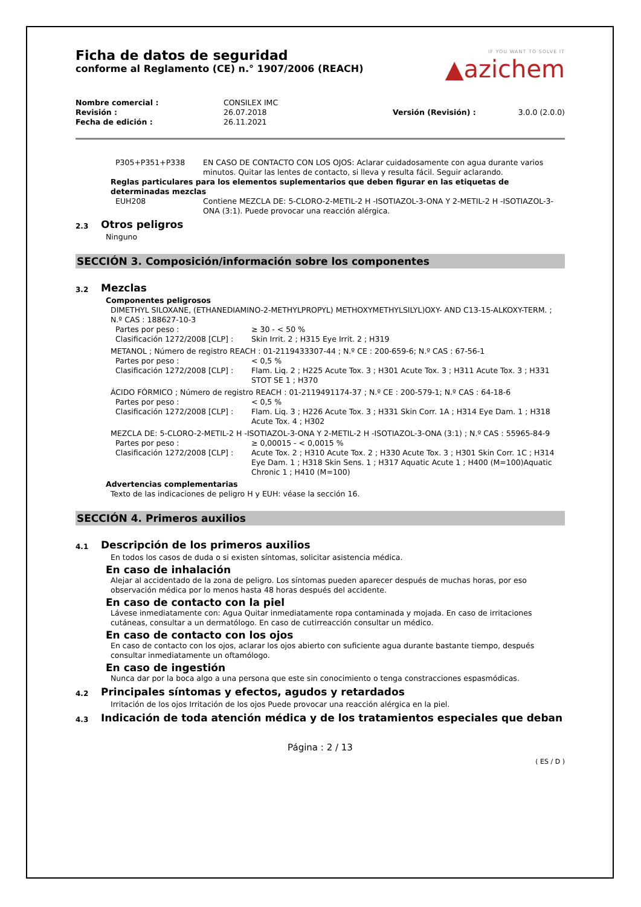IF YOU WANT TO SOLVE IT
▲azichem
Ficha de datos de seguridad
conforme al Reglamento (CE) n.° 1907/2006 (REACH)
| Nombre comercial : | CONSILEX IMC | | |
| Revisión : | 26.07.2018 | Versión (Revisión) : | 3.0.0 (2.0.0) |
| Fecha de edición : | 26.11.2021 | | |
| P305+P351+P338 | EN CASO DE CONTACTO CON LOS OJOS: Aclarar cuidadosamente con agua durante varios minutos. Quitar las lentes de contacto, si lleva y resulta fácil. Seguir aclarando. |
Reglas particulares para los elementos suplementarios que deben figurar en las etiquetas de determinadas mezclas
| EUH208 | Contiene MEZCLA DE: 5-CLORO-2-METIL-2 H -ISOTIAZOL-3-ONA Y 2-METIL-2 H -ISOTIAZOL-3-ONA (3:1). Puede provocar una reacción alérgica. |
2.3 Otros peligros
Ninguno
SECCIÓN 3. Composición/información sobre los componentes
3.2 Mezclas
Componentes peligrosos
DIMETHYL SILOXANE, (ETHANEDIAMINO-2-METHYLPROPYL) METHOXYMETHYLSILYL)OXY- AND C13-15-ALKOXY-TERM. ; N.º CAS : 188627-10-3
| Partes por peso : | ≥ 30 - < 50 % |
| Clasificación 1272/2008 [CLP] : | Skin Irrit. 2 ; H315 Eye Irrit. 2 ; H319 |
METANOL ; Número de registro REACH : 01-2119433307-44 ; N.º CE : 200-659-6; N.º CAS : 67-56-1
| Partes por peso : | < 0,5 % |
| Clasificación 1272/2008 [CLP] : | Flam. Liq. 2 ; H225 Acute Tox. 3 ; H301 Acute Tox. 3 ; H311 Acute Tox. 3 ; H331 STOT SE 1 ; H370 |
ÁCIDO FÓRMICO ; Número de registro REACH : 01-2119491174-37 ; N.º CE : 200-579-1; N.º CAS : 64-18-6
| Partes por peso : | < 0,5 % |
| Clasificación 1272/2008 [CLP] : | Flam. Liq. 3 ; H226 Acute Tox. 3 ; H331 Skin Corr. 1A ; H314 Eye Dam. 1 ; H318 Acute Tox. 4 ; H302 |
MEZCLA DE: 5-CLORO-2-METIL-2 H -ISOTIAZOL-3-ONA Y 2-METIL-2 H -ISOTIAZOL-3-ONA (3:1) ; N.º CAS : 55965-84-9
| Partes por peso : | ≥ 0,00015 - < 0,0015 % |
| Clasificación 1272/2008 [CLP] : | Acute Tox. 2 ; H310 Acute Tox. 2 ; H330 Acute Tox. 3 ; H301 Skin Corr. 1C ; H314 Eye Dam. 1 ; H318 Skin Sens. 1 ; H317 Aquatic Acute 1 ; H400 (M=100)Aquatic Chronic 1 ; H410 (M=100) |
Advertencias complementarias
Texto de las indicaciones de peligro H y EUH: véase la sección 16.
SECCIÓN 4. Primeros auxilios
4.1 Descripción de los primeros auxilios
En todos los casos de duda o si existen síntomas, solicitar asistencia médica.
En caso de inhalación
Alejar al accidentado de la zona de peligro. Los síntomas pueden aparecer después de muchas horas, por eso observación médica por lo menos hasta 48 horas después del accidente.
En caso de contacto con la piel
Lávese inmediatamente con: Agua Quitar inmediatamente ropa contaminada y mojada. En caso de irritaciones cutáneas, consultar a un dermatólogo. En caso de cutirreacción consultar un médico.
En caso de contacto con los ojos
En caso de contacto con los ojos, aclarar los ojos abierto con suficiente agua durante bastante tiempo, después consultar inmediatamente un oftamólogo.
En caso de ingestión
Nunca dar por la boca algo a una persona que este sin conocimiento o tenga constracciones espasmódicas.
4.2 Principales síntomas y efectos, agudos y retardados
Irritación de los ojos Irritación de los ojos Puede provocar una reacción alérgica en la piel.
4.3 Indicación de toda atención médica y de los tratamientos especiales que deban
Página : 2 / 13
( ES / D )